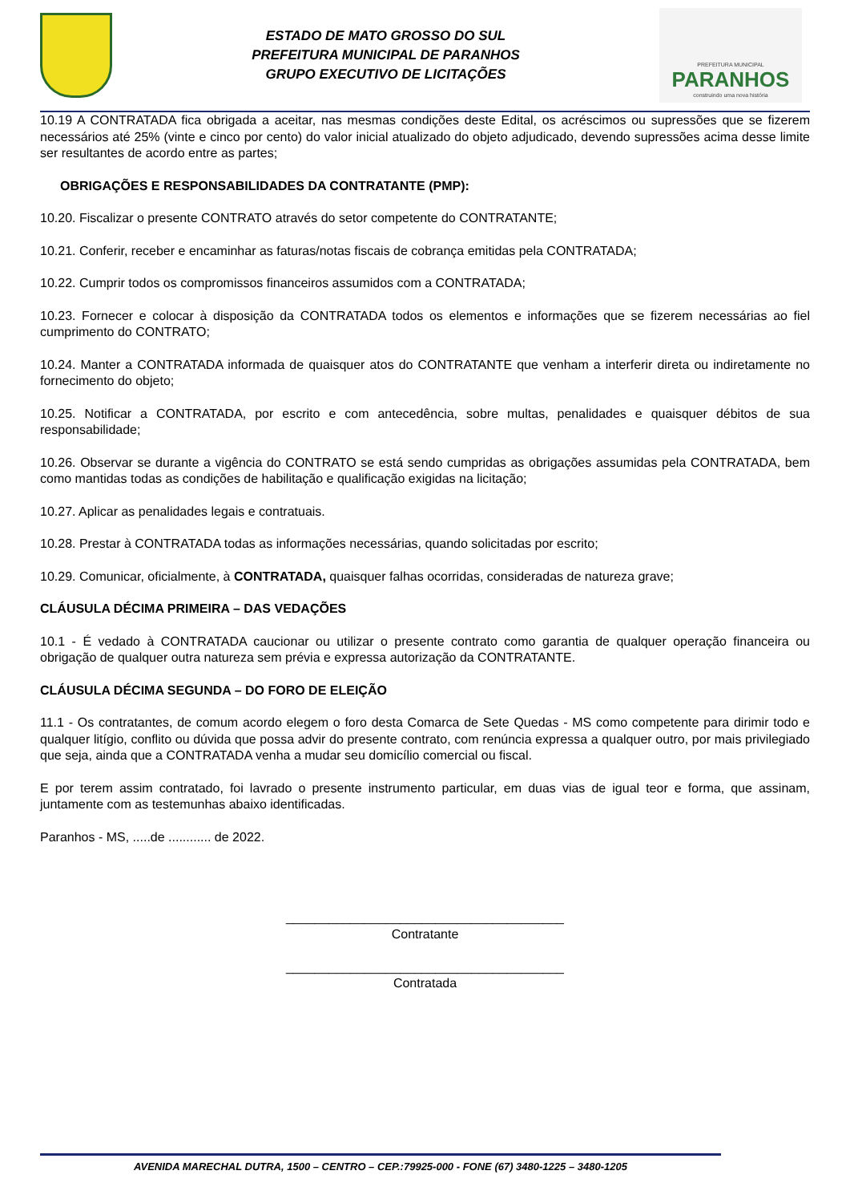ESTADO DE MATO GROSSO DO SUL
PREFEITURA MUNICIPAL DE PARANHOS
GRUPO EXECUTIVO DE LICITAÇÕES
PREFEITURA MUNICIPAL
PARANHOS
construindo uma nova história
10.19 A CONTRATADA fica obrigada a aceitar, nas mesmas condições deste Edital, os acréscimos ou supressões que se fizerem necessários até 25% (vinte e cinco por cento) do valor inicial atualizado do objeto adjudicado, devendo supressões acima desse limite ser resultantes de acordo entre as partes;
OBRIGAÇÕES E RESPONSABILIDADES DA CONTRATANTE (PMP):
10.20. Fiscalizar o presente CONTRATO através do setor competente do CONTRATANTE;
10.21. Conferir, receber e encaminhar as faturas/notas fiscais de cobrança emitidas pela CONTRATADA;
10.22. Cumprir todos os compromissos financeiros assumidos com a CONTRATADA;
10.23. Fornecer e colocar à disposição da CONTRATADA todos os elementos e informações que se fizerem necessárias ao fiel cumprimento do CONTRATO;
10.24. Manter a CONTRATADA informada de quaisquer atos do CONTRATANTE que venham a interferir direta ou indiretamente no fornecimento do objeto;
10.25. Notificar a CONTRATADA, por escrito e com antecedência, sobre multas, penalidades e quaisquer débitos de sua responsabilidade;
10.26. Observar se durante a vigência do CONTRATO se está sendo cumpridas as obrigações assumidas pela CONTRATADA, bem como mantidas todas as condições de habilitação e qualificação exigidas na licitação;
10.27. Aplicar as penalidades legais e contratuais.
10.28. Prestar à CONTRATADA todas as informações necessárias, quando solicitadas por escrito;
10.29. Comunicar, oficialmente, à CONTRATADA, quaisquer falhas ocorridas, consideradas de natureza grave;
CLÁUSULA DÉCIMA PRIMEIRA – DAS VEDAÇÕES
10.1 - É vedado à CONTRATADA caucionar ou utilizar o presente contrato como garantia de qualquer operação financeira ou obrigação de qualquer outra natureza sem prévia e expressa autorização da CONTRATANTE.
CLÁUSULA DÉCIMA SEGUNDA – DO FORO DE ELEIÇÃO
11.1 - Os contratantes, de comum acordo elegem o foro desta Comarca de Sete Quedas - MS como competente para dirimir todo e qualquer litígio, conflito ou dúvida que possa advir do presente contrato, com renúncia expressa a qualquer outro, por mais privilegiado que seja, ainda que a CONTRATADA venha a mudar seu domicílio comercial ou fiscal.
E por terem assim contratado, foi lavrado o presente instrumento particular, em duas vias de igual teor e forma, que assinam, juntamente com as testemunhas abaixo identificadas.
Paranhos - MS, .....de ............ de 2022.
_______________________________________
Contratante
_______________________________________
Contratada
AVENIDA MARECHAL DUTRA, 1500 – CENTRO – CEP.:79925-000 - FONE (67) 3480-1225 – 3480-1205